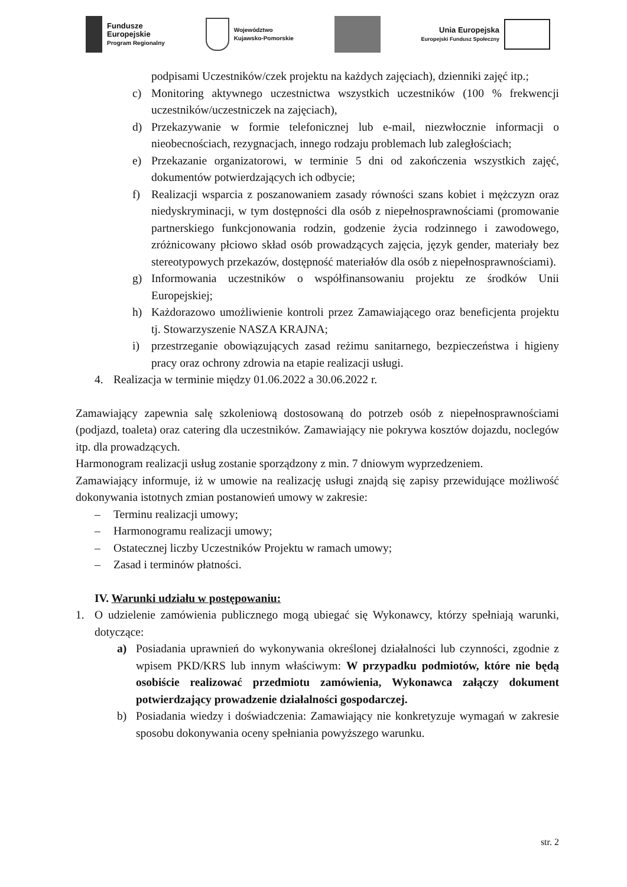Fundusze
Europejskie
Program Regionalny
Województwo
Kujawsko-Pomorskie
Unia Europejska
Europejski Fundusz Społeczny
podpisami Uczestników/czek projektu na każdych zajęciach), dzienniki zajęć itp.;
c) Monitoring aktywnego uczestnictwa wszystkich uczestników (100 % frekwencji uczestników/uczestniczek na zajęciach),
d) Przekazywanie w formie telefonicznej lub e-mail, niezwłocznie informacji o nieobecnościach, rezygnacjach, innego rodzaju problemach lub zaległościach;
e) Przekazanie organizatorowi, w terminie 5 dni od zakończenia wszystkich zajęć, dokumentów potwierdzających ich odbycie;
f) Realizacji wsparcia z poszanowaniem zasady równości szans kobiet i mężczyzn oraz niedyskryminacji, w tym dostępności dla osób z niepełnosprawnościami (promowanie partnerskiego funkcjonowania rodzin, godzenie życia rodzinnego i zawodowego, zróżnicowany płciowo skład osób prowadzących zajęcia, język gender, materiały bez stereotypowych przekazów, dostępność materiałów dla osób z niepełnosprawnościami).
g) Informowania uczestników o współfinansowaniu projektu ze środków Unii Europejskiej;
h) Każdorazowo umożliwienie kontroli przez Zamawiającego oraz beneficjenta projektu tj. Stowarzyszenie NASZA KRAJNA;
i) przestrzeganie obowiązujących zasad reżimu sanitarnego, bezpieczeństwa i higieny pracy oraz ochrony zdrowia na etapie realizacji usługi.
4. Realizacja w terminie między 01.06.2022 a 30.06.2022 r.
Zamawiający zapewnia salę szkoleniową dostosowaną do potrzeb osób z niepełnosprawnościami (podjazd, toaleta) oraz catering dla uczestników. Zamawiający nie pokrywa kosztów dojazdu, noclegów itp. dla prowadzących.
Harmonogram realizacji usług zostanie sporządzony z min. 7 dniowym wyprzedzeniem.
Zamawiający informuje, iż w umowie na realizację usługi znajdą się zapisy przewidujące możliwość dokonywania istotnych zmian postanowień umowy w zakresie:
– Terminu realizacji umowy;
– Harmonogramu realizacji umowy;
– Ostatecznej liczby Uczestników Projektu w ramach umowy;
– Zasad i terminów płatności.
IV. Warunki udziału w postępowaniu:
1. O udzielenie zamówienia publicznego mogą ubiegać się Wykonawcy, którzy spełniają warunki, dotyczące:
a) Posiadania uprawnień do wykonywania określonej działalności lub czynności, zgodnie z wpisem PKD/KRS lub innym właściwym: W przypadku podmiotów, które nie będą osobiście realizować przedmiotu zamówienia, Wykonawca załączy dokument potwierdzający prowadzenie działalności gospodarczej.
b) Posiadania wiedzy i doświadczenia: Zamawiający nie konkretyzuje wymagań w zakresie sposobu dokonywania oceny spełniania powyższego warunku.
str. 2